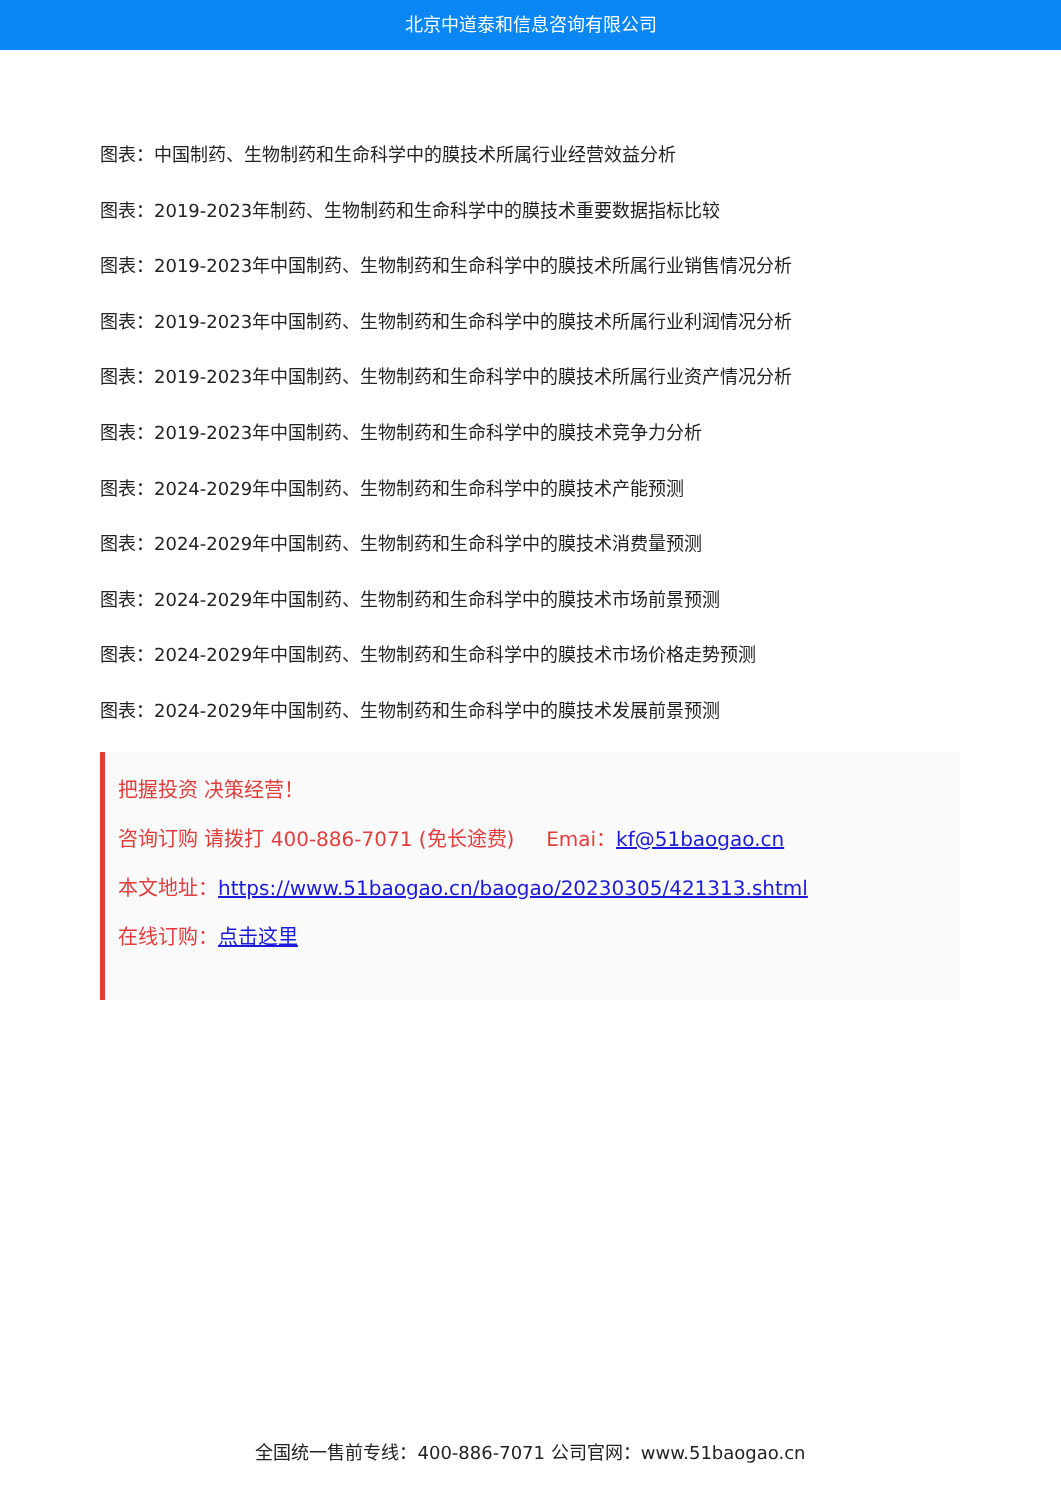北京中道泰和信息咨询有限公司
图表：中国制药、生物制药和生命科学中的膜技术所属行业经营效益分析
图表：2019-2023年制药、生物制药和生命科学中的膜技术重要数据指标比较
图表：2019-2023年中国制药、生物制药和生命科学中的膜技术所属行业销售情况分析
图表：2019-2023年中国制药、生物制药和生命科学中的膜技术所属行业利润情况分析
图表：2019-2023年中国制药、生物制药和生命科学中的膜技术所属行业资产情况分析
图表：2019-2023年中国制药、生物制药和生命科学中的膜技术竞争力分析
图表：2024-2029年中国制药、生物制药和生命科学中的膜技术产能预测
图表：2024-2029年中国制药、生物制药和生命科学中的膜技术消费量预测
图表：2024-2029年中国制药、生物制药和生命科学中的膜技术市场前景预测
图表：2024-2029年中国制药、生物制药和生命科学中的膜技术市场价格走势预测
图表：2024-2029年中国制药、生物制药和生命科学中的膜技术发展前景预测
把握投资 决策经营！
咨询订购 请拨打 400-886-7071 (免长途费) Emai：kf@51baogao.cn
本文地址：https://www.51baogao.cn/baogao/20230305/421313.shtml
在线订购：点击这里
全国统一售前专线：400-886-7071 公司官网：www.51baogao.cn